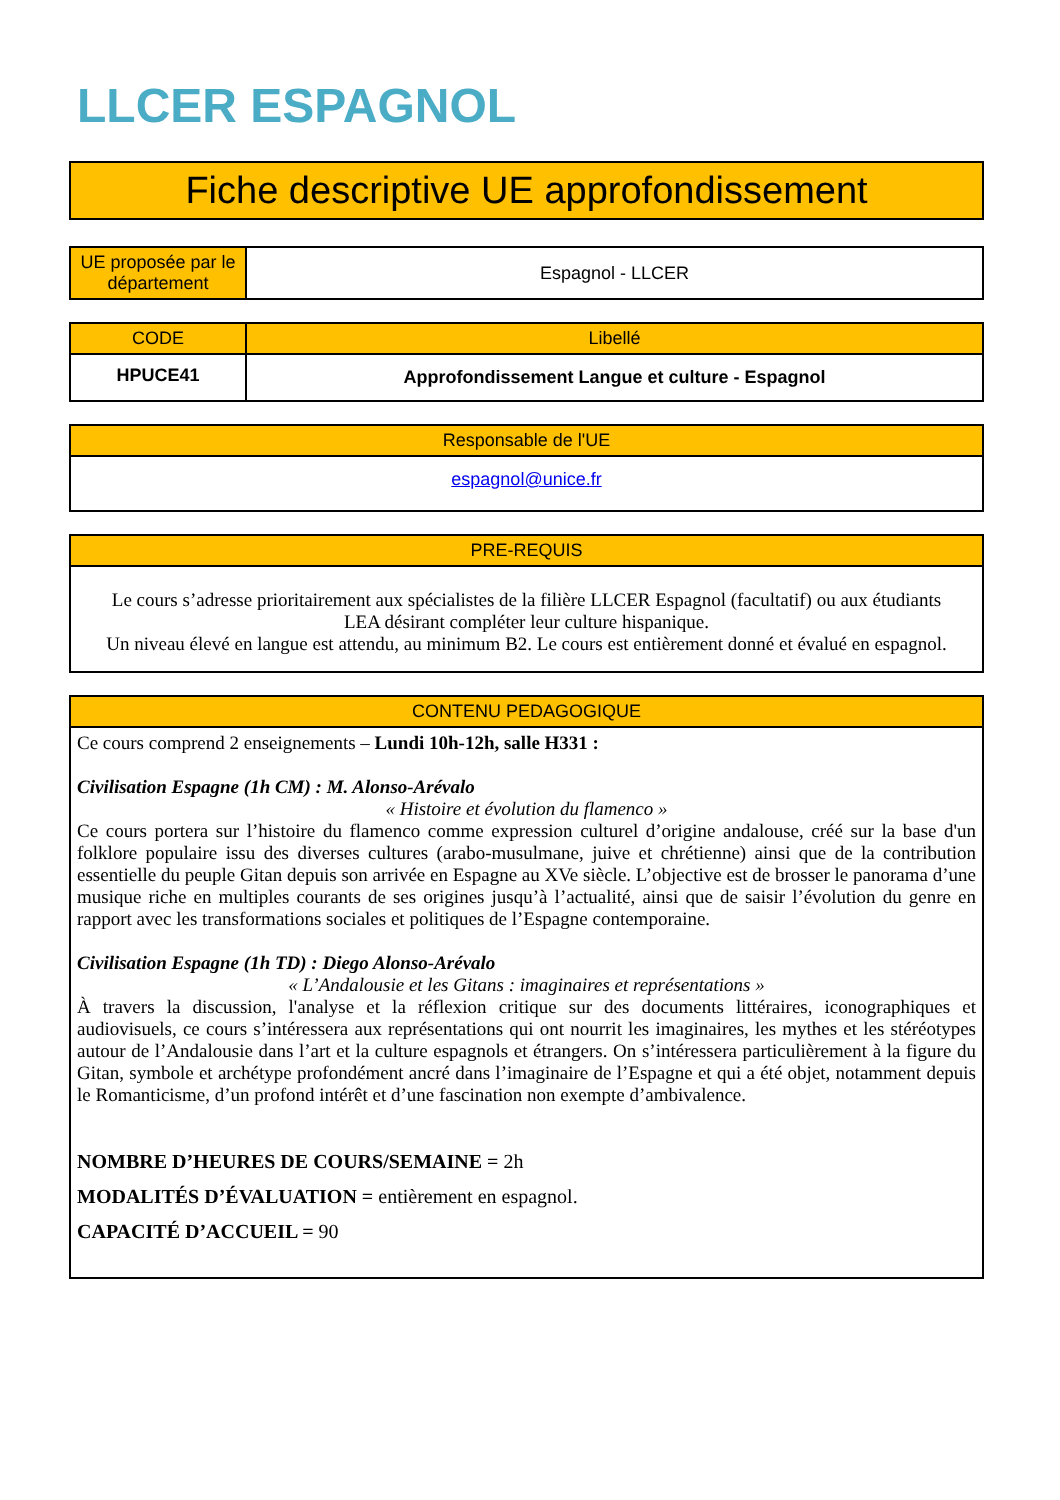LLCER ESPAGNOL
Fiche descriptive UE approfondissement
| UE proposée par le département | Espagnol - LLCER |
| CODE | Libellé |
| --- | --- |
| HPUCE41 | Approfondissement Langue et culture - Espagnol |
| Responsable de l'UE |
| --- |
| espagnol@unice.fr |
| PRE-REQUIS |
| --- |
| Le cours s’adresse prioritairement aux spécialistes de la filière LLCER Espagnol (facultatif) ou aux étudiants LEA désirant compléter leur culture hispanique. Un niveau élevé en langue est attendu, au minimum B2. Le cours est entièrement donné et évalué en espagnol. |
| CONTENU PEDAGOGIQUE |
| --- |
| Ce cours comprend 2 enseignements – Lundi 10h-12h, salle H331 : Civilisation Espagne (1h CM) : M. Alonso-Arévalo « Histoire et évolution du flamenco » Ce cours portera sur l’histoire du flamenco comme expression culturel d’origine andalouse, créé sur la base d'un folklore populaire issu des diverses cultures (arabo-musulmane, juive et chrétienne) ainsi que de la contribution essentielle du peuple Gitan depuis son arrivée en Espagne au XVe siècle. L’objective est de brosser le panorama d’une musique riche en multiples courants de ses origines jusqu’à l’actualité, ainsi que de saisir l’évolution du genre en rapport avec les transformations sociales et politiques de l’Espagne contemporaine. Civilisation Espagne (1h TD) : Diego Alonso-Arévalo « L’Andalousie et les Gitans : imaginaires et représentations » À travers la discussion, l'analyse et la réflexion critique sur des documents littéraires, iconographiques et audiovisuels, ce cours s’intéressera aux représentations qui ont nourrit les imaginaires, les mythes et les stéréotypes autour de l’Andalousie dans l’art et la culture espagnols et étrangers. On s’intéressera particulièrement à la figure du Gitan, symbole et archétype profondément ancré dans l’imaginaire de l’Espagne et qui a été objet, notamment depuis le Romanticisme, d’un profond intérêt et d’une fascination non exempte d’ambivalence. NOMBRE D’HEURES DE COURS/SEMAINE = 2h MODALITÉS D’ÉVALUATION = entièrement en espagnol. CAPACITÉ D’ACCUEIL = 90 |